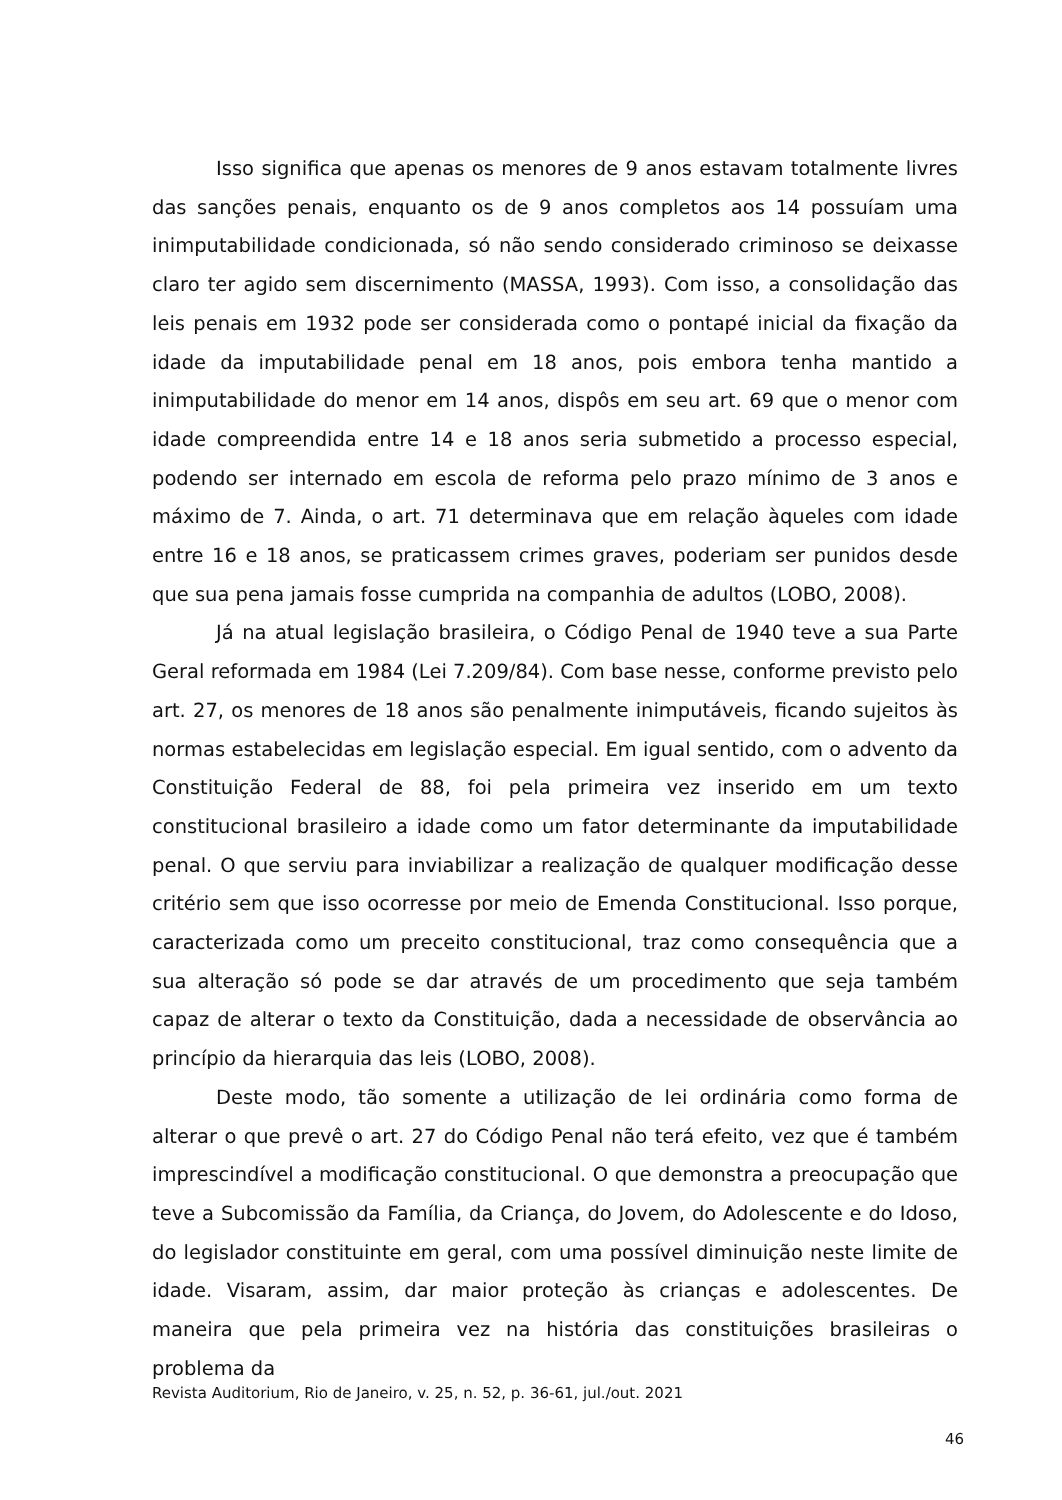Isso significa que apenas os menores de 9 anos estavam totalmente livres das sanções penais, enquanto os de 9 anos completos aos 14 possuíam uma inimputabilidade condicionada, só não sendo considerado criminoso se deixasse claro ter agido sem discernimento (MASSA, 1993). Com isso, a consolidação das leis penais em 1932 pode ser considerada como o pontapé inicial da fixação da idade da imputabilidade penal em 18 anos, pois embora tenha mantido a inimputabilidade do menor em 14 anos, dispôs em seu art. 69 que o menor com idade compreendida entre 14 e 18 anos seria submetido a processo especial, podendo ser internado em escola de reforma pelo prazo mínimo de 3 anos e máximo de 7. Ainda, o art. 71 determinava que em relação àqueles com idade entre 16 e 18 anos, se praticassem crimes graves, poderiam ser punidos desde que sua pena jamais fosse cumprida na companhia de adultos (LOBO, 2008).
Já na atual legislação brasileira, o Código Penal de 1940 teve a sua Parte Geral reformada em 1984 (Lei 7.209/84). Com base nesse, conforme previsto pelo art. 27, os menores de 18 anos são penalmente inimputáveis, ficando sujeitos às normas estabelecidas em legislação especial. Em igual sentido, com o advento da Constituição Federal de 88, foi pela primeira vez inserido em um texto constitucional brasileiro a idade como um fator determinante da imputabilidade penal. O que serviu para inviabilizar a realização de qualquer modificação desse critério sem que isso ocorresse por meio de Emenda Constitucional. Isso porque, caracterizada como um preceito constitucional, traz como consequência que a sua alteração só pode se dar através de um procedimento que seja também capaz de alterar o texto da Constituição, dada a necessidade de observância ao princípio da hierarquia das leis (LOBO, 2008).
Deste modo, tão somente a utilização de lei ordinária como forma de alterar o que prevê o art. 27 do Código Penal não terá efeito, vez que é também imprescindível a modificação constitucional. O que demonstra a preocupação que teve a Subcomissão da Família, da Criança, do Jovem, do Adolescente e do Idoso, do legislador constituinte em geral, com uma possível diminuição neste limite de idade. Visaram, assim, dar maior proteção às crianças e adolescentes. De maneira que pela primeira vez na história das constituições brasileiras o problema da
Revista Auditorium, Rio de Janeiro, v. 25, n. 52, p. 36-61, jul./out. 2021
46